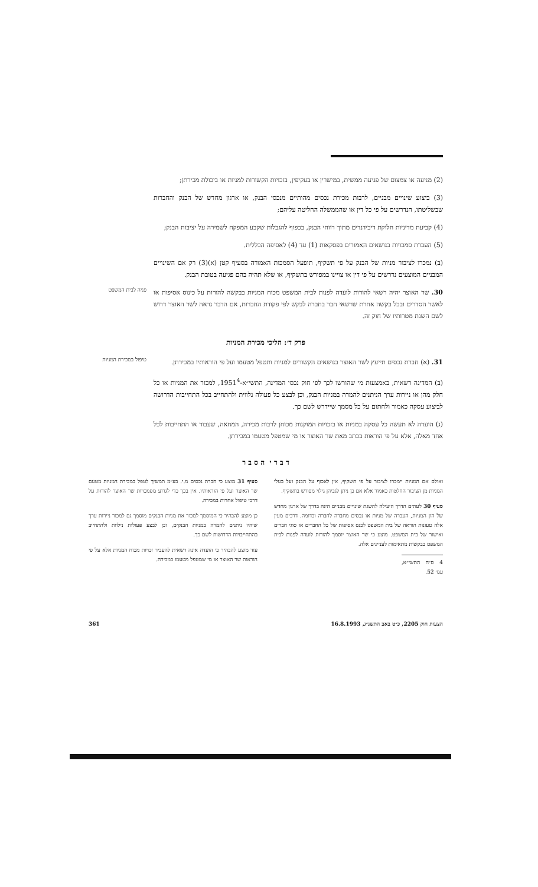(2) מניעה או צמצום של פגיעה ממשית, במישרין או בעקיפין, בזכויות הקשורות למניות או ביכולת מכירתן;
(3) ביצוע שינויים מבניים, לרבות מכירת נכסים מהותיים מנכסי הבנק, או ארגון מחדש של הבנק והחברות שבשליטתו, הנדרשים על פי כל דין או שהממשלה החליטה עליהם;
(4) קביעת מדיניות חלוקת דיבידנדים מתוך רווחי הבנק, בכפוף להגבלות שקבע המפקח לשמירה על יציבות הבנק;
(5) העברת סמכויות בנושאים האמורים בפסקאות (1) עד (4) לאסיפה הכללית.
(ב) נמכרו לציבור מניות של הבנק על פי תשקיף, תופעל הסמכות האמורה בסעיף קטן (א)(3) רק אם השינויים המבניים המוצעים נדרשים על פי דין או צויינו במפורש בתשקיף, או שלא תהיה בהם פגיעה בטובת הבנק.
30. שר האוצר יהיה רשאי להורות לועדה לפנות לבית המשפט מכוח המניות בבקשה להורות על כינוס אסיפות או לאשר הסדרים ובכל בקשה אחרת שרשאי חבר בחברה לבקש לפי פקודת החברות, אם הדבר נראה לשר האוצר דרוש לשם השגת מטרותיו של חוק זה.
פניה לבית המשפט
פרק ד׳: הליכי מכירת המניות
31. (א) חברת נכסים תייעץ לשר האוצר בנושאים הקשורים למניות ותטפל מטעמו ועל פי הוראותיו במכירתן.
(ב) המדינה רשאית, באמצעות מי שהורשו לכך לפי חוק נכסי המדינה, התשי״א-1951<sup>4</sup>, למכור את המניות או כל חלק מהן או ניירות ערך הניתנים להמרה במניות הבנק, וכן לבצע כל פעולה נלווית ולהתחייב בכל התחייבות הדרושה לביצוע עסקה כאמור ולחתום על כל מסמך שיידרש לשם כך.
(ג) הועדה לא תעשה כל עסקה במניות או בזכויות המוקנות מכוחן לרבות מכירה, המחאה, שעבוד או התחייבות לכל אחד מאלה, אלא על פי הוראות בכתב מאת שר האוצר או מי שמטפל מטעמו במכירתן.
טיפול במכירת המניות
ד ב ר י ה ס ב ר
ואולם אם המניות יימכרו לציבור על פי תשקיף, אין לאכוף על הבנק ועל בעלי המניות מן הציבור החלטות כאמור אלא אם כן ניתן לגביהן גילוי מפורש בתשקיף.
סעיף 30 לעתים הדרך היעילה להשגת שינויים מבניים הינה בדרך של ארגון מחדש של הון המניות, העברה של מניות או נכסים מחברה לחברה וכדומה. דרכים מעין אלה טעונות הוראה של בית המשפט לכנס אסיפות של כל החברים או סוגי חברים ואישור של בית המשפט. מוצע כי שר האוצר יוסמך להורות לועדה לפנות לבית המשפט בבקשות מתאימות לעניינים אלה.
4 ס״ח התשי״א, עמ׳ 52.
סעיף 31 מוצע כי חברת נכסים מ.י. בע״מ תמשיך לטפל במכירת המניות מטעם שר האוצר ועל פי הוראותיו. אין בכך כדי לגרוע מסמכויות שר האוצר להורות על דרכי טיפול אחרות במכירה.
כן מוצע להבהיר כי המוסמך למכור את מניות הבנקים מוסמך גם למכור ניירות ערך שיהיו ניתנים להמרה במניות הבנקים, וכן לבצע פעולות נילוות ולהתחייב בהתחייבויות הדרושות לשם כך.
עוד מוצע להבהיר כי הועדה אינה רשאית להעביר זכויות מכוח המניות אלא על פי הוראות שר האוצר או מי שמטפל מטעמו במכירה.
הצעות חוק 2205, כ״ט באב התשנ״ג, 16.8.1993 361